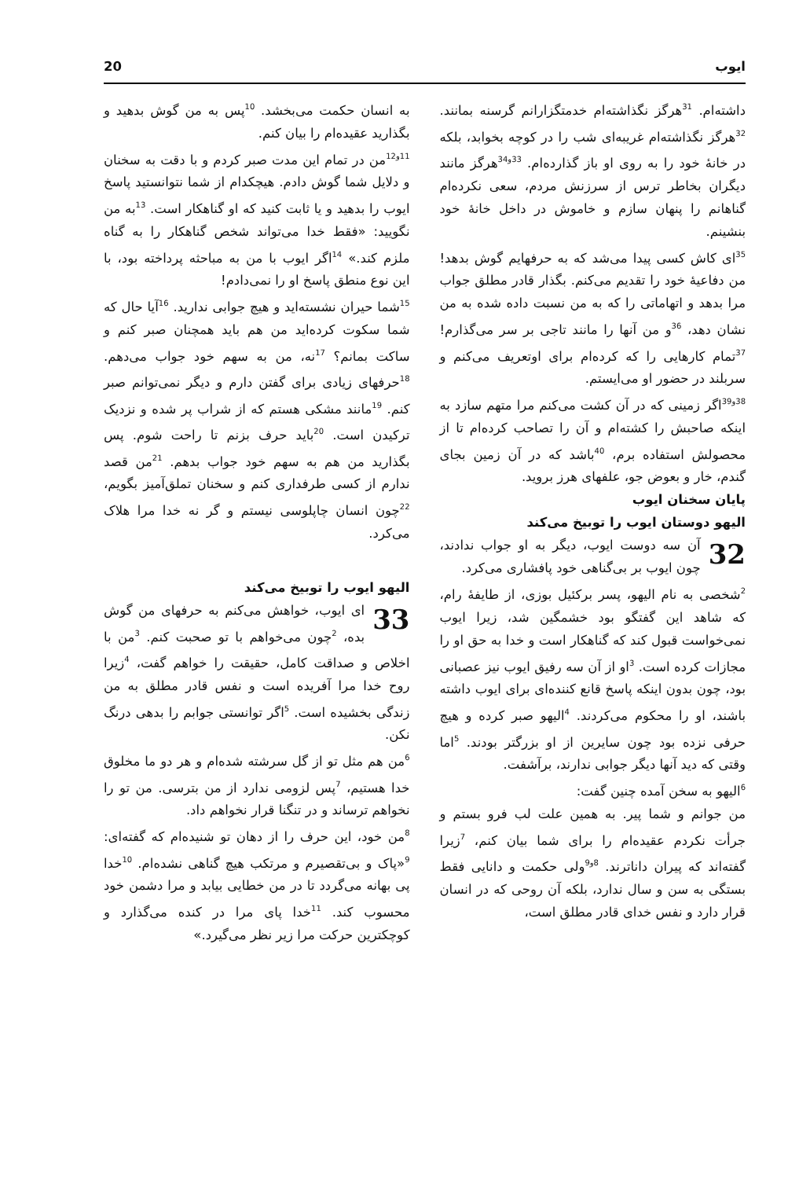ایوب 20
داشته‌ام. <sup>31</sup>هرگز نگذاشته‌ام خدمتگزارانم گرسنه بمانند. <sup>32</sup>هرگز نگذاشته‌ام غریبه‌ای شب را در کوچه بخوابد، بلکه در خانهٔ خود را به روی او باز گذارده‌ام. <sup>33و34</sup>هرگز مانند دیگران بخاطر ترس از سرزنش مردم، سعی نکرده‌ام گناهانم را پنهان سازم و خاموش در داخل خانهٔ خود بنشینم.
<sup>35</sup> ای کاش کسی پیدا می‌شد که به حرفهایم گوش بدهد! من دفاعیهٔ خود را تقدیم می‌کنم. بگذار قادر مطلق جواب مرا بدهد و اتهاماتی را که به من نسبت داده شده به من نشان دهد، <sup>36</sup>و من آنها را مانند تاجی بر سر می‌گذارم! <sup>37</sup>تمام کارهایی را که کرده‌ام برای اوتعریف می‌کنم و سربلند در حضور او می‌ایستم.
<sup>38و39</sup>اگر زمینی که در آن کشت می‌کنم مرا متهم سازد به اینکه صاحبش را کشته‌ام و آن را تصاحب کرده‌ام تا از محصولش استفاده برم، <sup>40</sup>باشد که در آن زمین بجای گندم، خار و بعوض جو، علفهای هرز بروید.
پایان سخنان ایوب
الیهو دوستان ایوب را توبیخ می‌کند
32 آن سه دوست ایوب، دیگر به او جواب ندادند، چون ایوب بر بی‌گناهی خود پافشاری می‌کرد.
<sup>2</sup> شخصی به نام الیهو، پسر برکئیل بوزی، از طایفهٔ رام، که شاهد این گفتگو بود خشمگین شد، زیرا ایوب نمی‌خواست قبول کند که گناهکار است و خدا به حق او را مجازات کرده است. <sup>3</sup>او از آن سه رفیق ایوب نیز عصبانی بود، چون بدون اینکه پاسخ قانع کننده‌ای برای ایوب داشته باشند، او را محکوم می‌کردند. <sup>4</sup>الیهو صبر کرده و هیچ حرفی نزده بود چون سایرین از او بزرگتر بودند. <sup>5</sup>اما وقتی که دید آنها دیگر جوابی ندارند، برآشفت.
<sup>6</sup> الیهو به سخن آمده چنین گفت:
من جوانم و شما پیر. به همین علت لب فرو بستم و جرأت نکردم عقیده‌ام را برای شما بیان کنم، <sup>7</sup>زیرا گفته‌اند که پیران داناترند. <sup>8و9</sup>ولی حکمت و دانایی فقط بستگی به سن و سال ندارد، بلکه آن روحی که در انسان قرار دارد و نفس خدای قادر مطلق است،
به انسان حکمت می‌بخشد. <sup>10</sup>پس به من گوش بدهید و بگذارید عقیده‌ام را بیان کنم.
<sup>11و12</sup>من در تمام این مدت صبر کردم و با دقت به سخنان و دلایل شما گوش دادم. هیچکدام از شما نتوانستید پاسخ ایوب را بدهید و یا ثابت کنید که او گناهکار است. <sup>13</sup>به من نگویید: «فقط خدا می‌تواند شخص گناهکار را به گناه ملزم کند.» <sup>14</sup>اگر ایوب با من به مباحثه پرداخته بود، با این نوع منطق پاسخ او را نمی‌دادم!
<sup>15</sup> شما حیران نشسته‌اید و هیچ جوابی ندارید. <sup>16</sup>آیا حال که شما سکوت کرده‌اید من هم باید همچنان صبر کنم و ساکت بمانم؟ <sup>17</sup>نه، من به سهم خود جواب می‌دهم. <sup>18</sup>حرفهای زیادی برای گفتن دارم و دیگر نمی‌توانم صبر کنم. <sup>19</sup>مانند مشکی هستم که از شراب پر شده و نزدیک ترکیدن است. <sup>20</sup>باید حرف بزنم تا راحت شوم. پس بگذارید من هم به سهم خود جواب بدهم. <sup>21</sup>من قصد ندارم از کسی طرفداری کنم و سخنان تملق‌آمیز بگویم، <sup>22</sup>چون انسان چاپلوسی نیستم و گر نه خدا مرا هلاک می‌کرد.
الیهو ایوب را توبیخ می‌کند
33 ای ایوب، خواهش می‌کنم به حرفهای من گوش بده، <sup>2</sup>چون می‌خواهم با تو صحبت کنم. <sup>3</sup>من با اخلاص و صداقت کامل، حقیقت را خواهم گفت، <sup>4</sup>زیرا روح خدا مرا آفریده است و نفس قادر مطلق به من زندگی بخشیده است. <sup>5</sup>اگر توانستی جوابم را بدهی درنگ نکن.
<sup>6</sup> من هم مثل تو از گل سرشته شده‌ام و هر دو ما مخلوق خدا هستیم، <sup>7</sup>پس لزومی ندارد از من بترسی. من تو را نخواهم ترساند و در تنگنا قرار نخواهم داد.
<sup>8</sup> من خود، این حرف را از دهان تو شنیده‌ام که گفته‌ای: <sup>9</sup>«پاک و بی‌تقصیرم و مرتکب هیچ گناهی نشده‌ام. <sup>10</sup>خدا پی بهانه می‌گردد تا در من خطایی بیابد و مرا دشمن خود محسوب کند. <sup>11</sup>خدا پای مرا در کنده می‌گذارد و کوچکترین حرکت مرا زیر نظر می‌گیرد.»